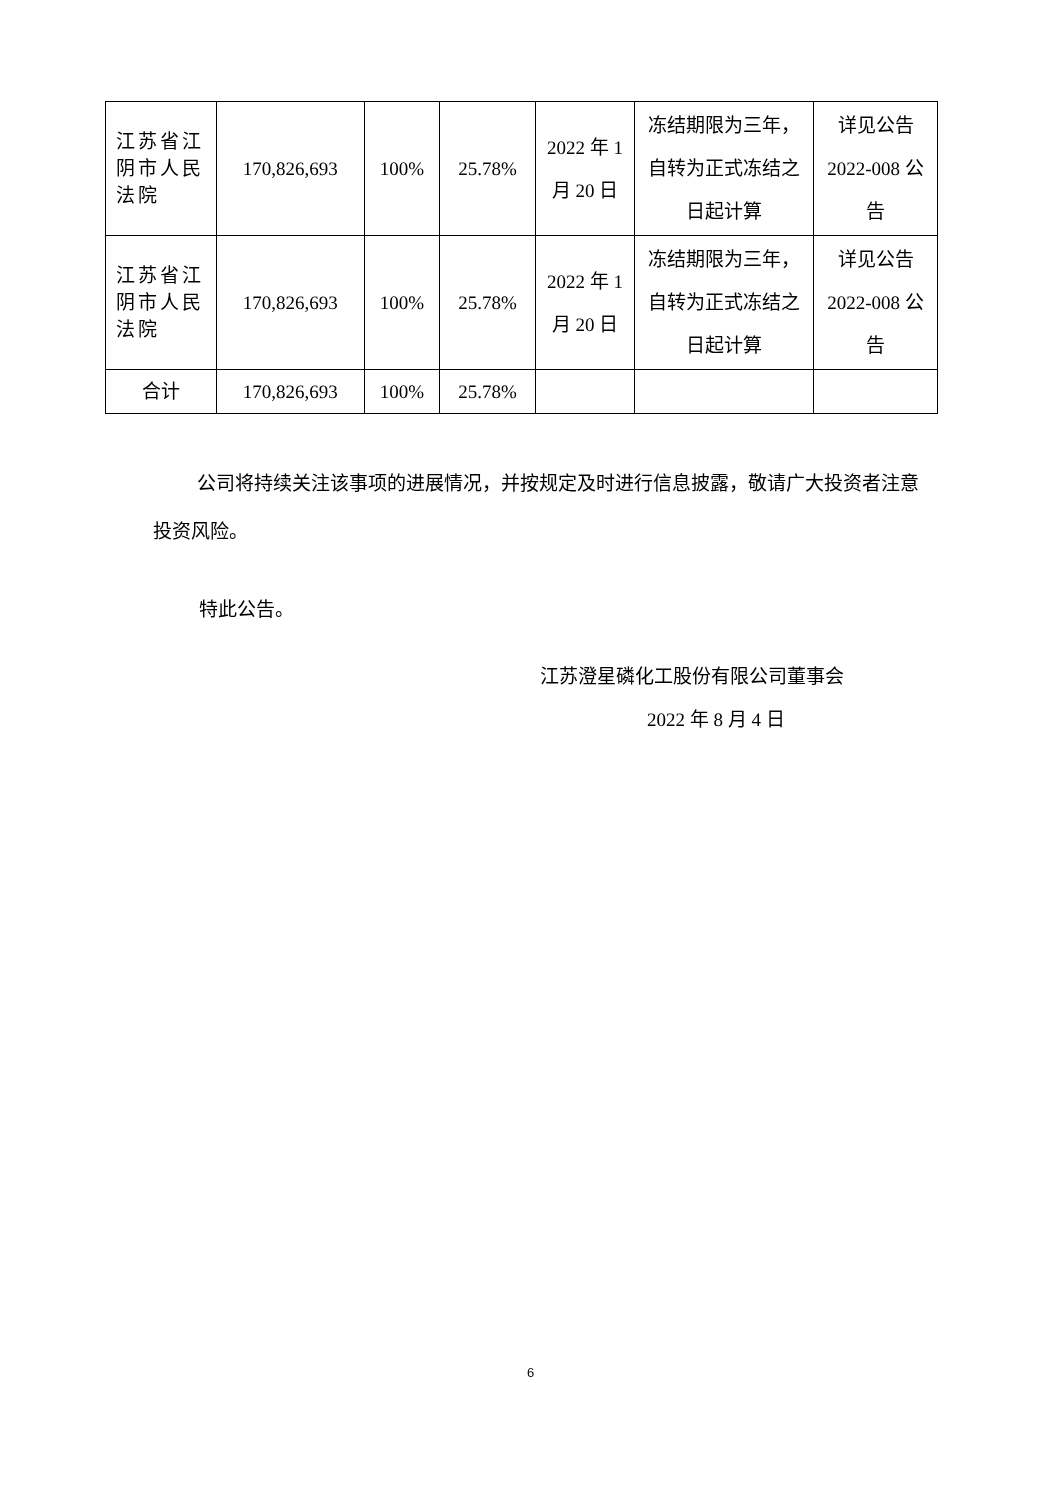| 江苏省江阴市人民法院 | 170,826,693 | 100% | 25.78% | 2022 年 1 月 20 日 | 冻结期限为三年，自转为正式冻结之日起计算 | 详见公告 2022-008 公告 |
| 江苏省江阴市人民法院 | 170,826,693 | 100% | 25.78% | 2022 年 1 月 20 日 | 冻结期限为三年，自转为正式冻结之日起计算 | 详见公告 2022-008 公告 |
| 合计 | 170,826,693 | 100% | 25.78% | | | |
公司将持续关注该事项的进展情况，并按规定及时进行信息披露，敬请广大投资者注意投资风险。
特此公告。
江苏澄星磷化工股份有限公司董事会
2022 年 8 月 4 日
6